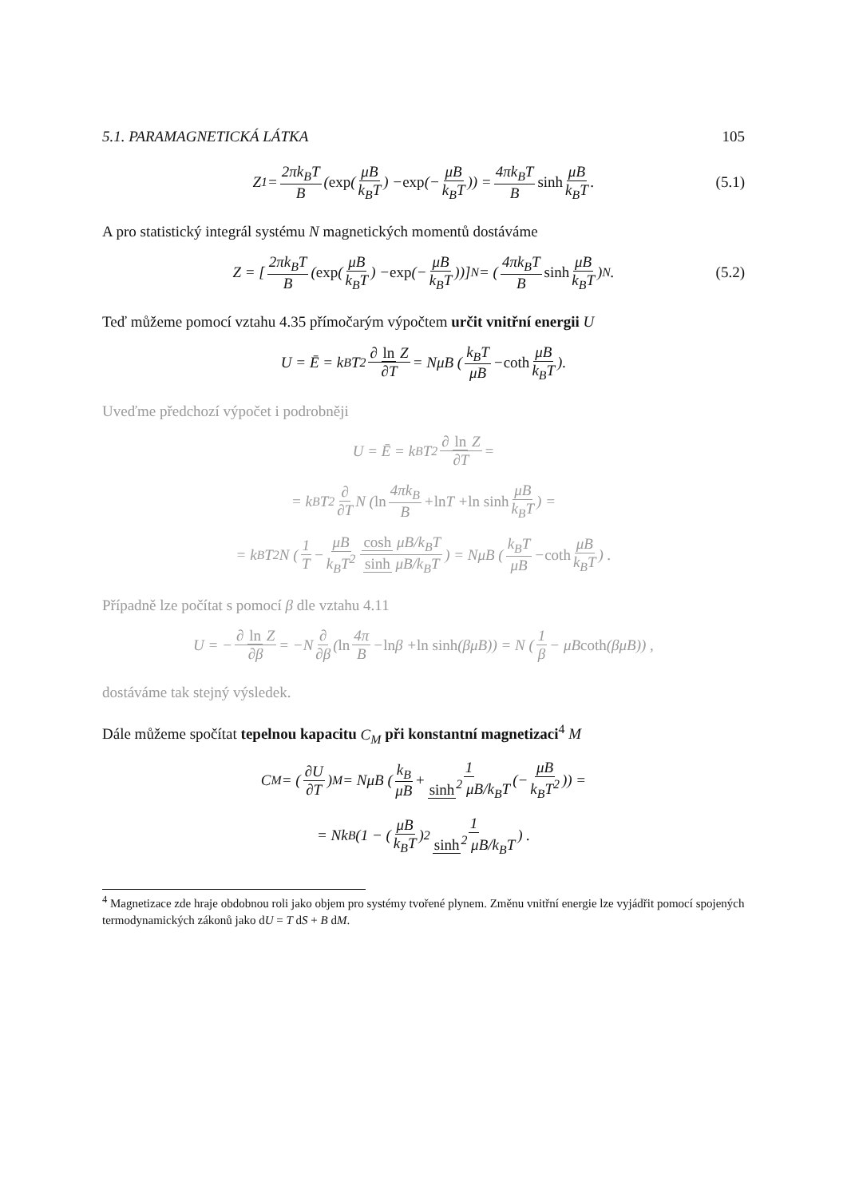5.1. PARAMAGNETICKÁ LÁTKA 105
Z<sub>1</sub> = 2πk<sub>B</sub>T B (exp (μB k<sub>B</sub>T) − exp (− μB k<sub>B</sub>T)) = 4πk<sub>B</sub>T B sinh μB k<sub>B</sub>T. (5.1)
A pro statistický integrál systému N magnetických momentů dostáváme
Z = [2πk<sub>B</sub>T B (exp (μB k<sub>B</sub>T) − exp (− μB k<sub>B</sub>T))]<sup>N</sup> = (4πk<sub>B</sub>T B sinh μB k<sub>B</sub>T)<sup>N</sup>. (5.2)
Teď můžeme pomocí vztahu 4.35 přímočarým výpočtem určit vnitřní energii U
U = Ē = k<sub>B</sub>T<sup>2</sup> ∂ ln Z ∂T = NμB (k<sub>B</sub>T μB − coth μB k<sub>B</sub>T).
Uveďme předchozí výpočet i podrobněji
U = Ē = k<sub>B</sub>T<sup>2</sup> ∂ ln Z ∂T =
= k<sub>B</sub>T<sup>2</sup> ∂ ∂T N (ln 4πk<sub>B</sub> B + ln T + ln sinh μB k<sub>B</sub>T) =
= k<sub>B</sub>T<sup>2</sup>N (1 T − μB k<sub>B</sub>T<sup>2</sup> cosh μB/k<sub>B</sub>T sinh μB/k<sub>B</sub>T) = NμB (k<sub>B</sub>T μB − coth μB k<sub>B</sub>T) .
Případně lze počítat s pomocí β dle vztahu 4.11
U = − ∂ ln Z ∂β = −N ∂ ∂β (ln 4π B − ln β + ln sinh (βμB)) = N (1 β − μB coth (βμB)) ,
dostáváme tak stejný výsledek.
Dále můžeme spočítat tepelnou kapacitu C<sub>M</sub> při konstantní magnetizaci<sup>4</sup> M
C<sub>M</sub> = (∂U ∂T)<sub>M</sub> = NμB (k<sub>B</sub> μB + 1 sinh<sup>2</sup> μB/k<sub>B</sub>T (− μB k<sub>B</sub>T<sup>2</sup>)) =
= Nk<sub>B</sub> (1 − (μB k<sub>B</sub>T)<sup>2</sup> 1 sinh<sup>2</sup> μB/k<sub>B</sub>T) .
<sup>4</sup> Magnetizace zde hraje obdobnou roli jako objem pro systémy tvořené plynem. Změnu vnitřní energie lze vyjádřit pomocí spojených termodynamických zákonů jako dU = T dS + B dM.